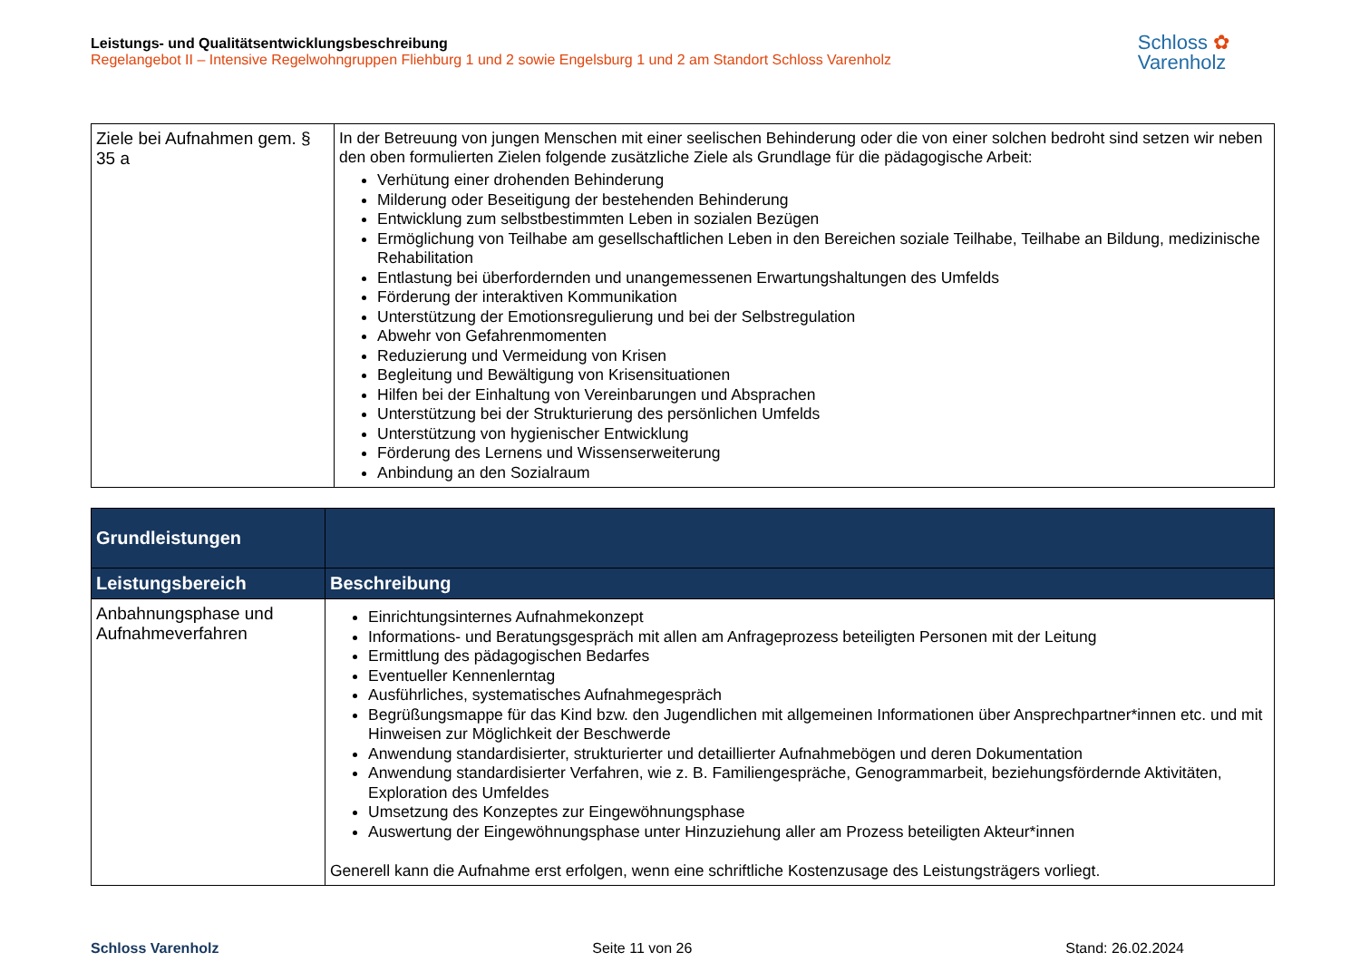Leistungs- und Qualitätsentwicklungsbeschreibung
Regelangebot II – Intensive Regelwohngruppen Fliehburg 1 und 2 sowie Engelsburg 1 und 2 am Standort Schloss Varenholz
Schloss ✿
Varenholz
| Ziele bei Aufnahmen gem. § 35 a | In der Betreuung von jungen Menschen mit einer seelischen Behinderung oder die von einer solchen bedroht sind setzen wir neben den oben formulierten Zielen folgende zusätzliche Ziele als Grundlage für die pädagogische Arbeit: Verhütung einer drohenden Behinderung Milderung oder Beseitigung der bestehenden Behinderung Entwicklung zum selbstbestimmten Leben in sozialen Bezügen Ermöglichung von Teilhabe am gesellschaftlichen Leben in den Bereichen soziale Teilhabe, Teilhabe an Bildung, medizinische Rehabilitation Entlastung bei überfordernden und unangemessenen Erwartungshaltungen des Umfelds Förderung der interaktiven Kommunikation Unterstützung der Emotionsregulierung und bei der Selbstregulation Abwehr von Gefahrenmomenten Reduzierung und Vermeidung von Krisen Begleitung und Bewältigung von Krisensituationen Hilfen bei der Einhaltung von Vereinbarungen und Absprachen Unterstützung bei der Strukturierung des persönlichen Umfelds Unterstützung von hygienischer Entwicklung Förderung des Lernens und Wissenserweiterung Anbindung an den Sozialraum |
| Grundleistungen | |
| --- | --- |
| Leistungsbereich | Beschreibung |
| Anbahnungsphase und Aufnahmeverfahren | Einrichtungsinternes Aufnahmekonzept Informations- und Beratungsgespräch mit allen am Anfrageprozess beteiligten Personen mit der Leitung Ermittlung des pädagogischen Bedarfes Eventueller Kennenlerntag Ausführliches, systematisches Aufnahmegespräch Begrüßungsmappe für das Kind bzw. den Jugendlichen mit allgemeinen Informationen über Ansprechpartner*innen etc. und mit Hinweisen zur Möglichkeit der Beschwerde Anwendung standardisierter, strukturierter und detaillierter Aufnahmebögen und deren Dokumentation Anwendung standardisierter Verfahren, wie z. B. Familiengespräche, Genogrammarbeit, beziehungsfördernde Aktivitäten, Exploration des Umfeldes Umsetzung des Konzeptes zur Eingewöhnungsphase Auswertung der Eingewöhnungsphase unter Hinzuziehung aller am Prozess beteiligten Akteur*innen Generell kann die Aufnahme erst erfolgen, wenn eine schriftliche Kostenzusage des Leistungsträgers vorliegt. |
Schloss Varenholz Seite 11 von 26 Stand: 26.02.2024